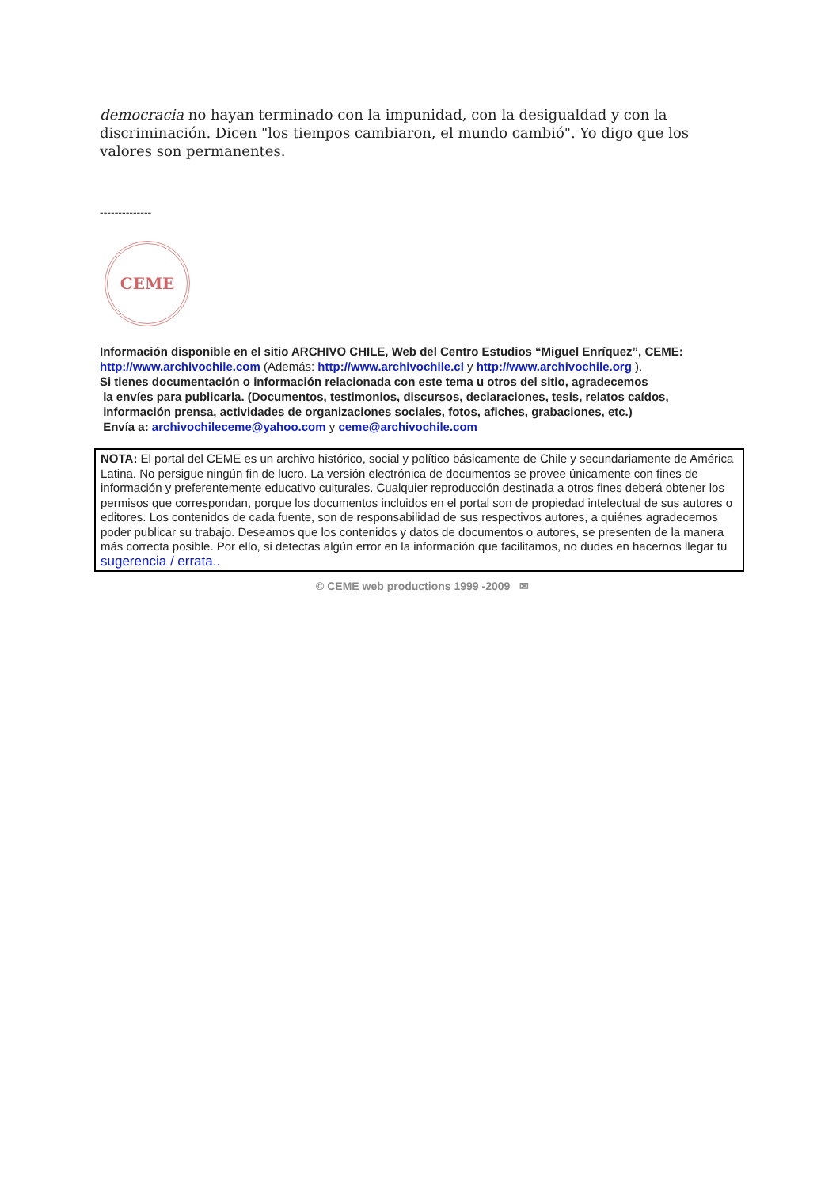democracia no hayan terminado con la impunidad, con la desigualdad y con la discriminación. Dicen "los tiempos cambiaron, el mundo cambió". Yo digo que los valores son permanentes.
--------------
CEME
Información disponible en el sitio ARCHIVO CHILE, Web del Centro Estudios “Miguel Enríquez”, CEME:
http://www.archivochile.com (Además: http://www.archivochile.cl y http://www.archivochile.org ).
Si tienes documentación o información relacionada con este tema u otros del sitio, agradecemos
la envíes para publicarla. (Documentos, testimonios, discursos, declaraciones, tesis, relatos caídos,
información prensa, actividades de organizaciones sociales, fotos, afiches, grabaciones, etc.)
Envía a: archivochileceme@yahoo.com y ceme@archivochile.com
NOTA: El portal del CEME es un archivo histórico, social y político básicamente de Chile y secundariamente de América Latina. No persigue ningún fin de lucro. La versión electrónica de documentos se provee únicamente con fines de información y preferentemente educativo culturales. Cualquier reproducción destinada a otros fines deberá obtener los permisos que correspondan, porque los documentos incluidos en el portal son de propiedad intelectual de sus autores o editores. Los contenidos de cada fuente, son de responsabilidad de sus respectivos autores, a quiénes agradecemos poder publicar su trabajo. Deseamos que los contenidos y datos de documentos o autores, se presenten de la manera más correcta posible. Por ello, si detectas algún error en la información que facilitamos, no dudes en hacernos llegar tu sugerencia / errata..
© CEME web productions 1999 -2009 ✉